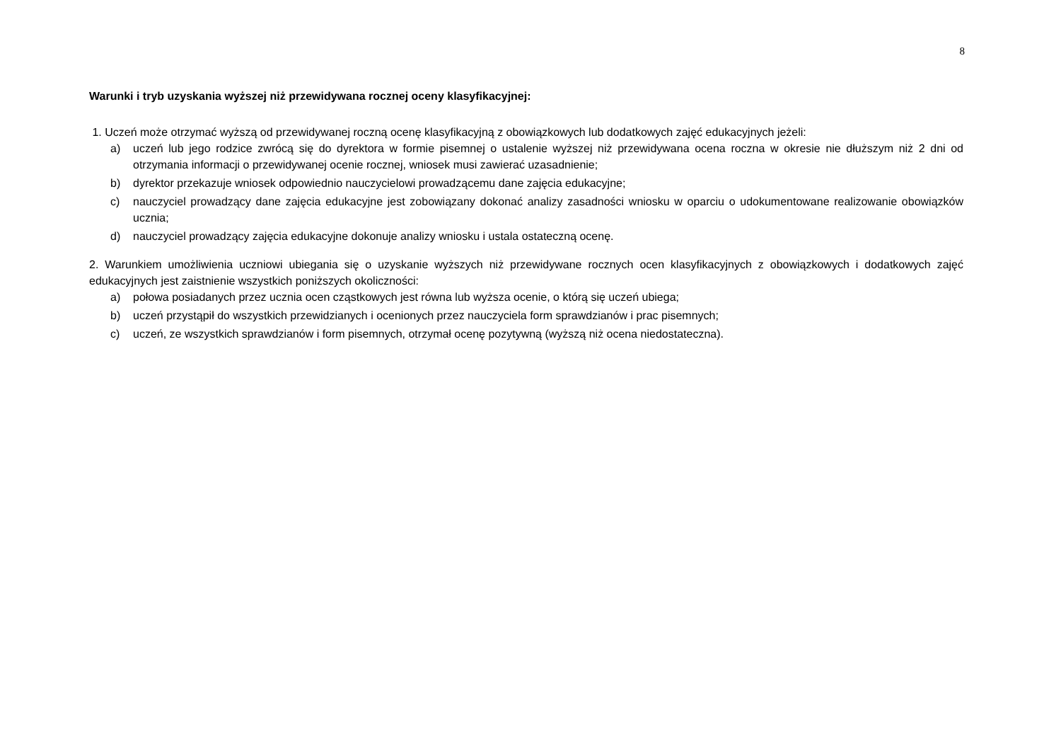8
Warunki i tryb uzyskania wyższej niż przewidywana rocznej oceny klasyfikacyjnej:
1. Uczeń może otrzymać wyższą od przewidywanej roczną ocenę klasyfikacyjną z obowiązkowych lub dodatkowych zajęć edukacyjnych jeżeli:
a) uczeń lub jego rodzice zwrócą się do dyrektora w formie pisemnej o ustalenie wyższej niż przewidywana ocena roczna w okresie nie dłuższym niż 2 dni od otrzymania informacji o przewidywanej ocenie rocznej, wniosek musi zawierać uzasadnienie;
b) dyrektor przekazuje wniosek odpowiednio nauczycielowi prowadzącemu dane zajęcia edukacyjne;
c) nauczyciel prowadzący dane zajęcia edukacyjne jest zobowiązany dokonać analizy zasadności wniosku w oparciu o udokumentowane realizowanie obowiązków ucznia;
d) nauczyciel prowadzący zajęcia edukacyjne dokonuje analizy wniosku i ustala ostateczną ocenę.
2. Warunkiem umożliwienia uczniowi ubiegania się o uzyskanie wyższych niż przewidywane rocznych ocen klasyfikacyjnych z obowiązkowych i dodatkowych zajęć edukacyjnych jest zaistnienie wszystkich poniższych okoliczności:
a) połowa posiadanych przez ucznia ocen cząstkowych jest równa lub wyższa ocenie, o którą się uczeń ubiega;
b) uczeń przystąpił do wszystkich przewidzianych i ocenionych przez nauczyciela form sprawdzianów i prac pisemnych;
c) uczeń, ze wszystkich sprawdzianów i form pisemnych, otrzymał ocenę pozytywną (wyższą niż ocena niedostateczna).